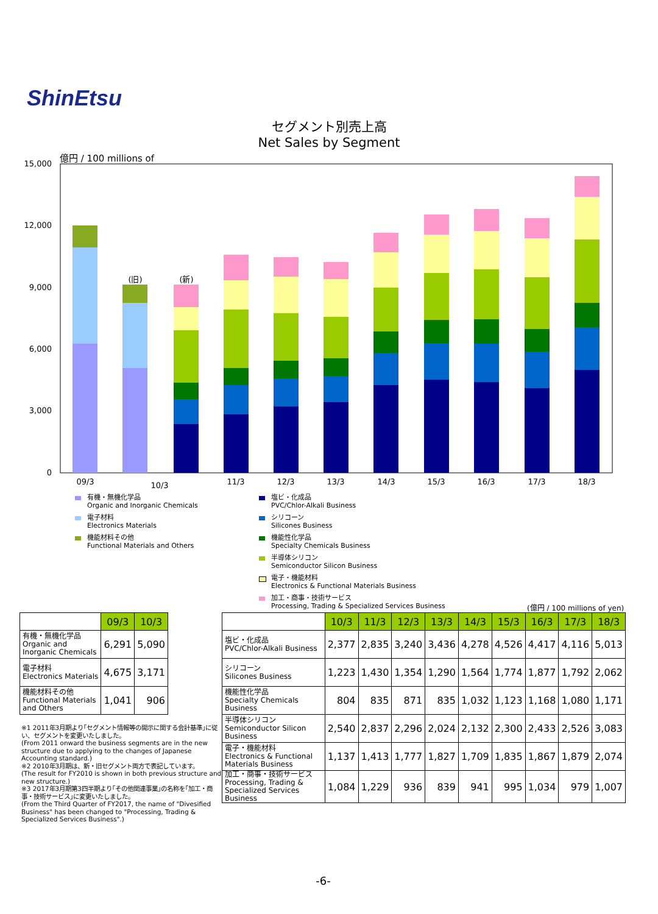ShinEtsu
セグメント別売上高
Net Sales by Segment
億円 / 100 millions of
15,000
12,000
9,000
6,000
3,000
0
(旧)
(新)
09/3
10/3
11/3
12/3
13/3
14/3
15/3
16/3
17/3
18/3
有機・無機化学品
Organic and Inorganic Chemicals
電子材料
Electronics Materials
機能材料その他
Functional Materials and Others
塩ビ・化成品
PVC/Chlor-Alkali Business
シリコーン
Silicones Business
機能性化学品
Specialty Chemicals Business
半導体シリコン
Semiconductor Silicon Business
電子・機能材料
Electronics & Functional Materials Business
加工・商事・技術サービス
Processing, Trading & Specialized Services Business
(億円 / 100 millions of yen)
| | 09/3 | 10/3 |
| --- | --- | --- |
| 有機・無機化学品 Organic and Inorganic Chemicals | 6,291 | 5,090 |
| 電子材料 Electronics Materials | 4,675 | 3,171 |
| 機能材料その他 Functional Materials and Others | 1,041 | 906 |
| | 10/3 | 11/3 | 12/3 | 13/3 | 14/3 | 15/3 | 16/3 | 17/3 | 18/3 |
| --- | --- | --- | --- | --- | --- | --- | --- | --- | --- |
| 塩ビ・化成品 PVC/Chlor-Alkali Business | 2,377 | 2,835 | 3,240 | 3,436 | 4,278 | 4,526 | 4,417 | 4,116 | 5,013 |
| シリコーン Silicones Business | 1,223 | 1,430 | 1,354 | 1,290 | 1,564 | 1,774 | 1,877 | 1,792 | 2,062 |
| 機能性化学品 Specialty Chemicals Business | 804 | 835 | 871 | 835 | 1,032 | 1,123 | 1,168 | 1,080 | 1,171 |
| 半導体シリコン Semiconductor Silicon Business | 2,540 | 2,837 | 2,296 | 2,024 | 2,132 | 2,300 | 2,433 | 2,526 | 3,083 |
| 電子・機能材料 Electronics & Functional Materials Business | 1,137 | 1,413 | 1,777 | 1,827 | 1,709 | 1,835 | 1,867 | 1,879 | 2,074 |
| 加工・商事・技術サービス Processing, Trading & Specialized Services Business | 1,084 | 1,229 | 936 | 839 | 941 | 995 | 1,034 | 979 | 1,007 |
※1 2011年3月期より｢セグメント情報等の開示に関する会計基準｣に従い、セグメントを変更いたしました。
(From 2011 onward the business segments are in the new structure due to applying to the changes of Japanese Accounting standard.)
※2 2010年3月期は、新・旧セグメント両方で表記しています。
(The result for FY2010 is shown in both previous structure and new structure.)
※3 2017年3月期第3四半期より｢その他関連事業｣の名称を｢加工・商事・技術サービス｣に変更いたしました。
(From the Third Quarter of FY2017, the name of "Divesified Business" has been changed to "Processing, Trading & Specialized Services Business".)
-6-